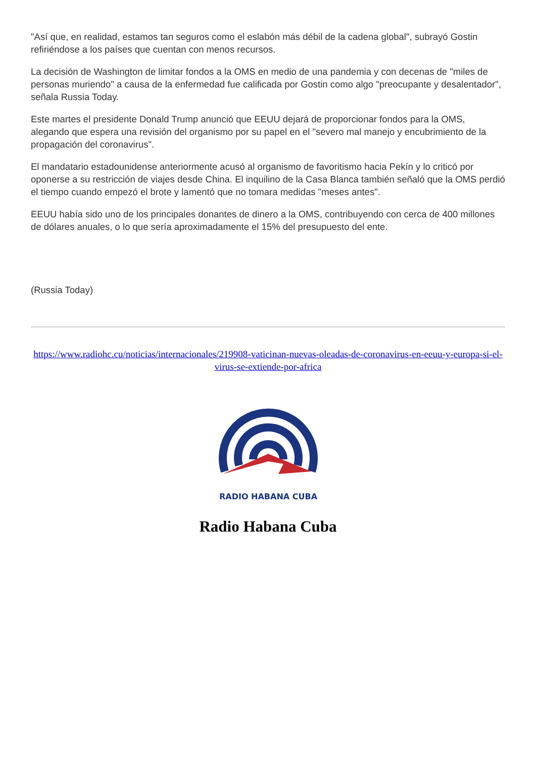"Así que, en realidad, estamos tan seguros como el eslabón más débil de la cadena global", subrayó Gostin refiriéndose a los países que cuentan con menos recursos.
La decisión de Washington de limitar fondos a la OMS en medio de una pandemia y con decenas de "miles de personas muriendo" a causa de la enfermedad fue calificada por Gostin como algo "preocupante y desalentador", señala Russia Today.
Este martes el presidente Donald Trump anunció que EEUU dejará de proporcionar fondos para la OMS, alegando que espera una revisión del organismo por su papel en el "severo mal manejo y encubrimiento de la propagación del coronavirus".
El mandatario estadounidense anteriormente acusó al organismo de favoritismo hacia Pekín y lo criticó por oponerse a su restricción de viajes desde China. El inquilino de la Casa Blanca también señaló que la OMS perdió el tiempo cuando empezó el brote y lamentó que no tomara medidas "meses antes".
EEUU había sido uno de los principales donantes de dinero a la OMS, contribuyendo con cerca de 400 millones de dólares anuales, o lo que sería aproximadamente el 15% del presupuesto del ente.
(Russia Today)
https://www.radiohc.cu/noticias/internacionales/219908-vaticinan-nuevas-oleadas-de-coronavirus-en-eeuu-y-europa-si-el-virus-se-extiende-por-africa
RADIO HABANA CUBA
Radio Habana Cuba